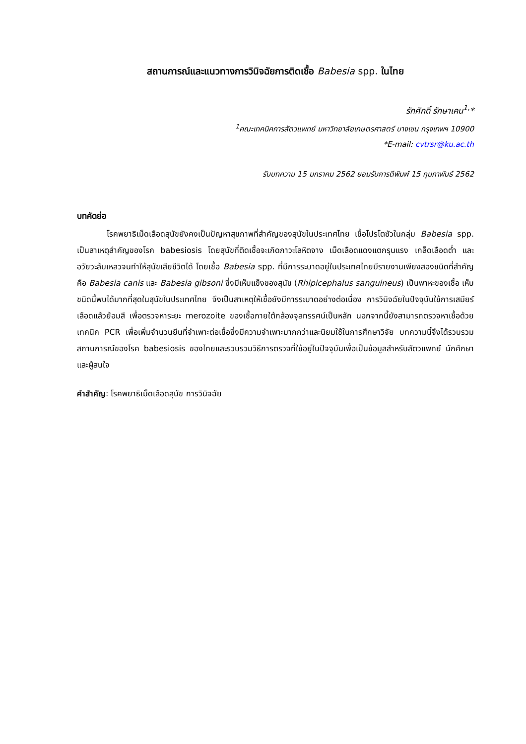สถานการณ์และแนวทางการวินิจฉัยการติดเชื้อ Babesia spp. ในไทย
รักศักดิ์ รักษาเคน<sup>1,</sup>*
<sup>1</sup> คณะเทคนิคการสัตวแพทย์ มหาวิทยาลัยเกษตรศาสตร์ บางเขน กรุงเทพฯ 10900
*E-mail: cvtrsr@ku.ac.th
รับบทความ 15 มกราคม 2562 ยอมรับการตีพิมพ์ 15 กุมภาพันธ์ 2562
บทคัดย่อ
โรคพยาธิเม็ดเลือดสุนัขยังคงเป็นปัญหาสุขภาพที่สำคัญของสุนัขในประเทศไทย เชื้อโปรโตซัวในกลุ่ม Babesia spp. เป็นสาเหตุสำคัญของโรค babesiosis โดยสุนัขที่ติดเชื้อจะเกิดภาวะโลหิตจาง เม็ดเลือดแดงแตกรุนแรง เกล็ดเลือดต่ำ และอวัยวะล้มเหลวจนทำให้สุนัขเสียชีวิตได้ โดยเชื้อ Babesia spp. ที่มีการระบาดอยู่ในประเทศไทยมีรายงานเพียงสองชนิดที่สำคัญคือ Babesia canis และ Babesia gibsoni ซึ่งมีเห็บแข็งของสุนัข (Rhipicephalus sanguineus) เป็นพาหะของเชื้อ เห็บชนิดนี้พบได้มากที่สุดในสุนัขในประเทศไทย จึงเป็นสาเหตุให้เชื้อยังมีการระบาดอย่างต่อเนื่อง การวินิจฉัยในปัจจุบันใช้การเสมียร์เลือดแล้วย้อมสี เพื่อตรวจหาระยะ merozoite ของเชื้อภายใต้กล้องจุลทรรศน์เป็นหลัก นอกจากนี้ยังสามารถตรวจหาเชื้อด้วยเทคนิค PCR เพื่อเพิ่มจำนวนยีนที่จำเพาะต่อเชื้อซึ่งมีความจำเพาะมากกว่าและนิยมใช้ในการศึกษาวิจัย บทความนี้จึงได้รวบรวมสถานการณ์ของโรค babesiosis ของไทยและรวบรวมวิธีการตรวจที่ใช้อยู่ในปัจจุบันเพื่อเป็นข้อมูลสำหรับสัตวแพทย์ นักศึกษาและผู้สนใจ
คำสำคัญ: โรคพยาธิเม็ดเลือดสุนัข การวินิจฉัย